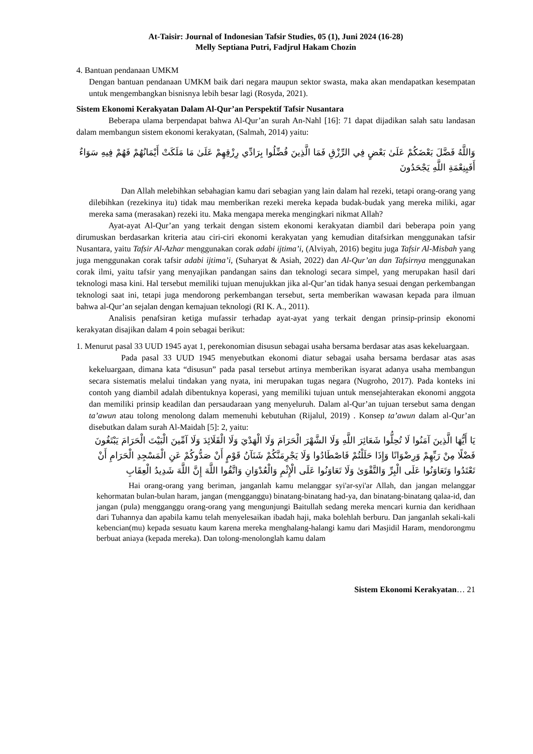At-Taisir: Journal of Indonesian Tafsir Studies, 05 (1), Juni 2024 (16-28)
Melly Septiana Putri, Fadjrul Hakam Chozin
4. Bantuan pendanaan UMKM
Dengan bantuan pendanaan UMKM baik dari negara maupun sektor swasta, maka akan mendapatkan kesempatan untuk mengembangkan bisnisnya lebih besar lagi (Rosyda, 2021).
Sistem Ekonomi Kerakyatan Dalam Al-Qur’an Perspektif Tafsir Nusantara
Beberapa ulama berpendapat bahwa Al-Qur’an surah An-Nahl [16]: 71 dapat dijadikan salah satu landasan dalam membangun sistem ekonomi kerakyatan, (Salmah, 2014) yaitu:
وَاللَّهُ فَضَّلَ بَعْضَكُمْ عَلَىٰ بَعْضٍ فِي الرِّزْقِ فَمَا الَّذِينَ فُضِّلُوا بِرَادِّي رِزْقِهِمْ عَلَىٰ مَا مَلَكَتْ أَيْمَانُهُمْ فَهُمْ فِيهِ سَوَاءٌ أَفَبِنِعْمَةِ اللَّهِ يَجْحَدُونَ
Dan Allah melebihkan sebahagian kamu dari sebagian yang lain dalam hal rezeki, tetapi orang-orang yang dilebihkan (rezekinya itu) tidak mau memberikan rezeki mereka kepada budak-budak yang mereka miliki, agar mereka sama (merasakan) rezeki itu. Maka mengapa mereka mengingkari nikmat Allah?
Ayat-ayat Al-Qur’an yang terkait dengan sistem ekonomi kerakyatan diambil dari beberapa poin yang dirumuskan berdasarkan kriteria atau ciri-ciri ekonomi kerakyatan yang kemudian ditafsirkan menggunakan tafsir Nusantara, yaitu Tafsir Al-Azhar menggunakan corak adabi ijtima’i, (Alviyah, 2016) begitu juga Tafsir Al-Misbah yang juga menggunakan corak tafsir adabi ijtima’i, (Suharyat & Asiah, 2022) dan Al-Qur’an dan Tafsirnya menggunakan corak ilmi, yaitu tafsir yang menyajikan pandangan sains dan teknologi secara simpel, yang merupakan hasil dari teknologi masa kini. Hal tersebut memiliki tujuan menujukkan jika al-Qur’an tidak hanya sesuai dengan perkembangan teknologi saat ini, tetapi juga mendorong perkembangan tersebut, serta memberikan wawasan kepada para ilmuan bahwa al-Qur’an sejalan dengan kemajuan teknologi (RI K. A., 2011).
Analisis penafsiran ketiga mufassir terhadap ayat-ayat yang terkait dengan prinsip-prinsip ekonomi kerakyatan disajikan dalam 4 poin sebagai berikut:
1. Menurut pasal 33 UUD 1945 ayat 1, perekonomian disusun sebagai usaha bersama berdasar atas asas kekeluargaan.
Pada pasal 33 UUD 1945 menyebutkan ekonomi diatur sebagai usaha bersama berdasar atas asas kekeluargaan, dimana kata “disusun” pada pasal tersebut artinya memberikan isyarat adanya usaha membangun secara sistematis melalui tindakan yang nyata, ini merupakan tugas negara (Nugroho, 2017). Pada konteks ini contoh yang diambil adalah dibentuknya koperasi, yang memiliki tujuan untuk mensejahterakan ekonomi anggota dan memiliki prinsip keadilan dan persaudaraan yang menyeluruh. Dalam al-Qur’an tujuan tersebut sama dengan ta’awun atau tolong menolong dalam memenuhi kebutuhan (Rijalul, 2019) . Konsep ta’awun dalam al-Qur’an disebutkan dalam surah Al-Maidah [5]: 2, yaitu:
يَا أَيُّهَا الَّذِينَ آمَنُوا لَا تُحِلُّوا شَعَائِرَ اللَّهِ وَلَا الشَّهْرَ الْحَرَامَ وَلَا الْهَدْيَ وَلَا الْقَلَائِدَ وَلَا آمِّينَ الْبَيْتَ الْحَرَامَ يَبْتَغُونَ فَضْلًا مِنْ رَبِّهِمْ وَرِضْوَانًا وَإِذَا حَلَلْتُمْ فَاصْطَادُوا وَلَا يَجْرِمَنَّكُمْ شَنَآنُ قَوْمٍ أَنْ صَدُّوكُمْ عَنِ الْمَسْجِدِ الْحَرَامِ أَنْ تَعْتَدُوا وَتَعَاوَنُوا عَلَى الْبِرِّ وَالتَّقْوَىٰ وَلَا تَعَاوَنُوا عَلَى الْإِثْمِ وَالْعُدْوَانِ وَاتَّقُوا اللَّهَ إِنَّ اللَّهَ شَدِيدُ الْعِقَابِ
Hai orang-orang yang beriman, janganlah kamu melanggar syi'ar-syi'ar Allah, dan jangan melanggar kehormatan bulan-bulan haram, jangan (mengganggu) binatang-binatang had-ya, dan binatang-binatang qalaa-id, dan jangan (pula) mengganggu orang-orang yang mengunjungi Baitullah sedang mereka mencari kurnia dan keridhaan dari Tuhannya dan apabila kamu telah menyelesaikan ibadah haji, maka bolehlah berburu. Dan janganlah sekali-kali kebencian(mu) kepada sesuatu kaum karena mereka menghalang-halangi kamu dari Masjidil Haram, mendorongmu berbuat aniaya (kepada mereka). Dan tolong-menolonglah kamu dalam
Sistem Ekonomi Kerakyatan… 21